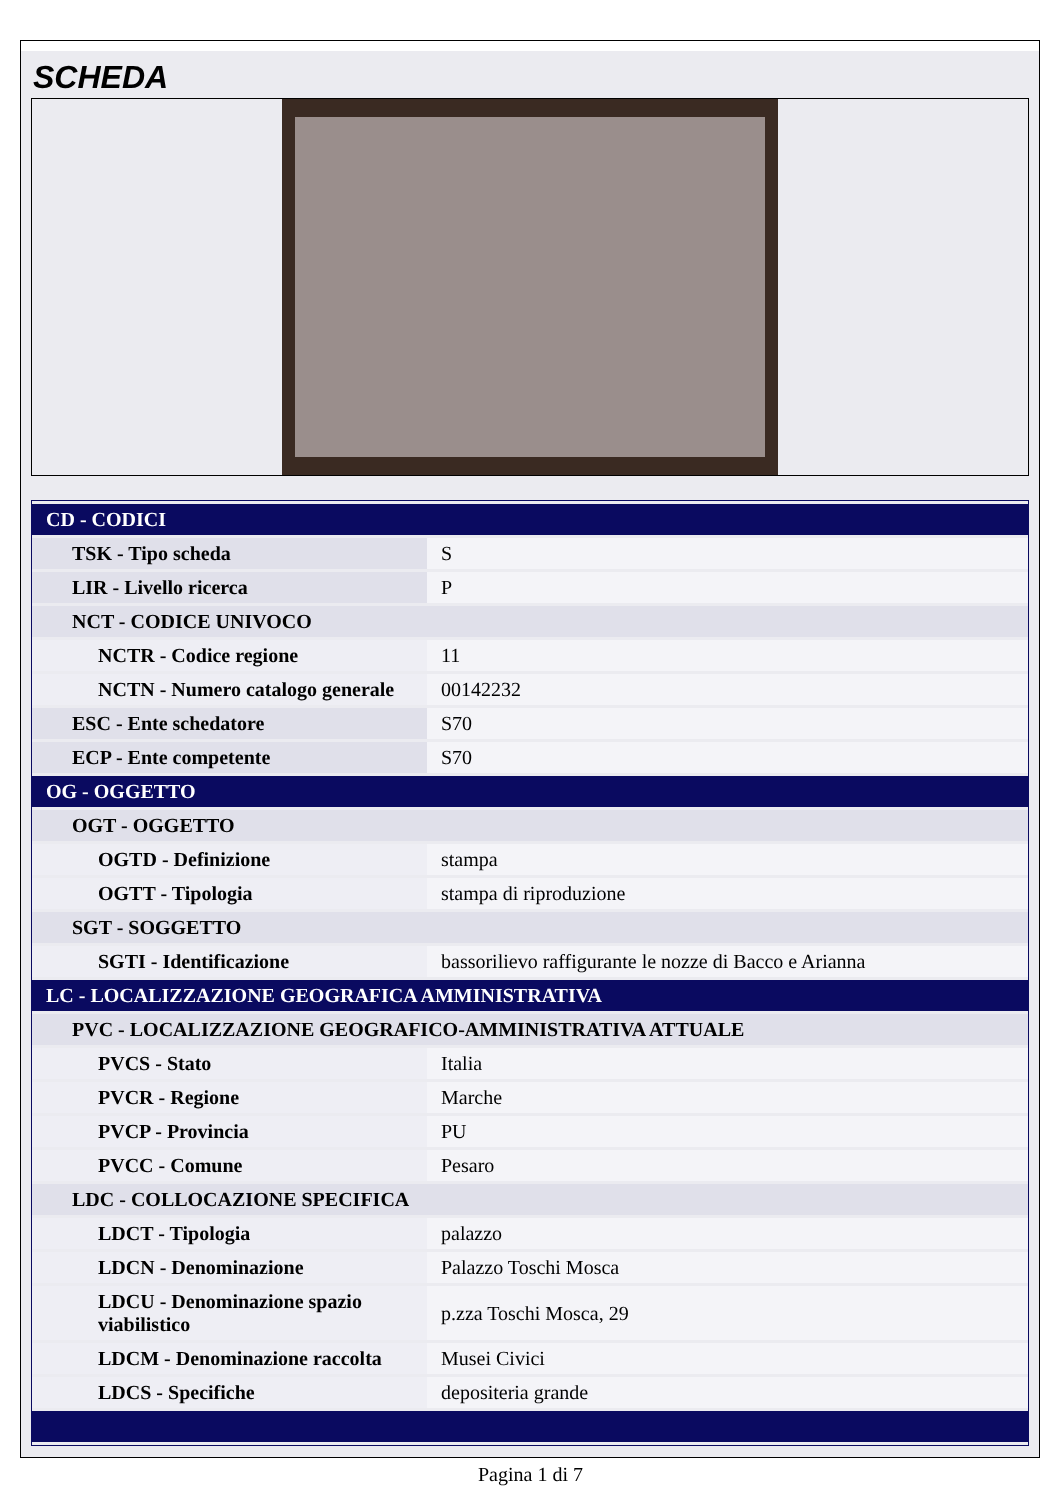SCHEDA
| CD - CODICI | |
| TSK - Tipo scheda | S |
| LIR - Livello ricerca | P |
| NCT - CODICE UNIVOCO | |
| NCTR - Codice regione | 11 |
| NCTN - Numero catalogo generale | 00142232 |
| ESC - Ente schedatore | S70 |
| ECP - Ente competente | S70 |
| OG - OGGETTO | |
| OGT - OGGETTO | |
| OGTD - Definizione | stampa |
| OGTT - Tipologia | stampa di riproduzione |
| SGT - SOGGETTO | |
| SGTI - Identificazione | bassorilievo raffigurante le nozze di Bacco e Arianna |
| LC - LOCALIZZAZIONE GEOGRAFICA AMMINISTRATIVA | |
| PVC - LOCALIZZAZIONE GEOGRAFICO-AMMINISTRATIVA ATTUALE | |
| PVCS - Stato | Italia |
| PVCR - Regione | Marche |
| PVCP - Provincia | PU |
| PVCC - Comune | Pesaro |
| LDC - COLLOCAZIONE SPECIFICA | |
| LDCT - Tipologia | palazzo |
| LDCN - Denominazione | Palazzo Toschi Mosca |
| LDCU - Denominazione spazio viabilistico | p.zza Toschi Mosca, 29 |
| LDCM - Denominazione raccolta | Musei Civici |
| LDCS - Specifiche | depositeria grande |
Pagina 1 di 7